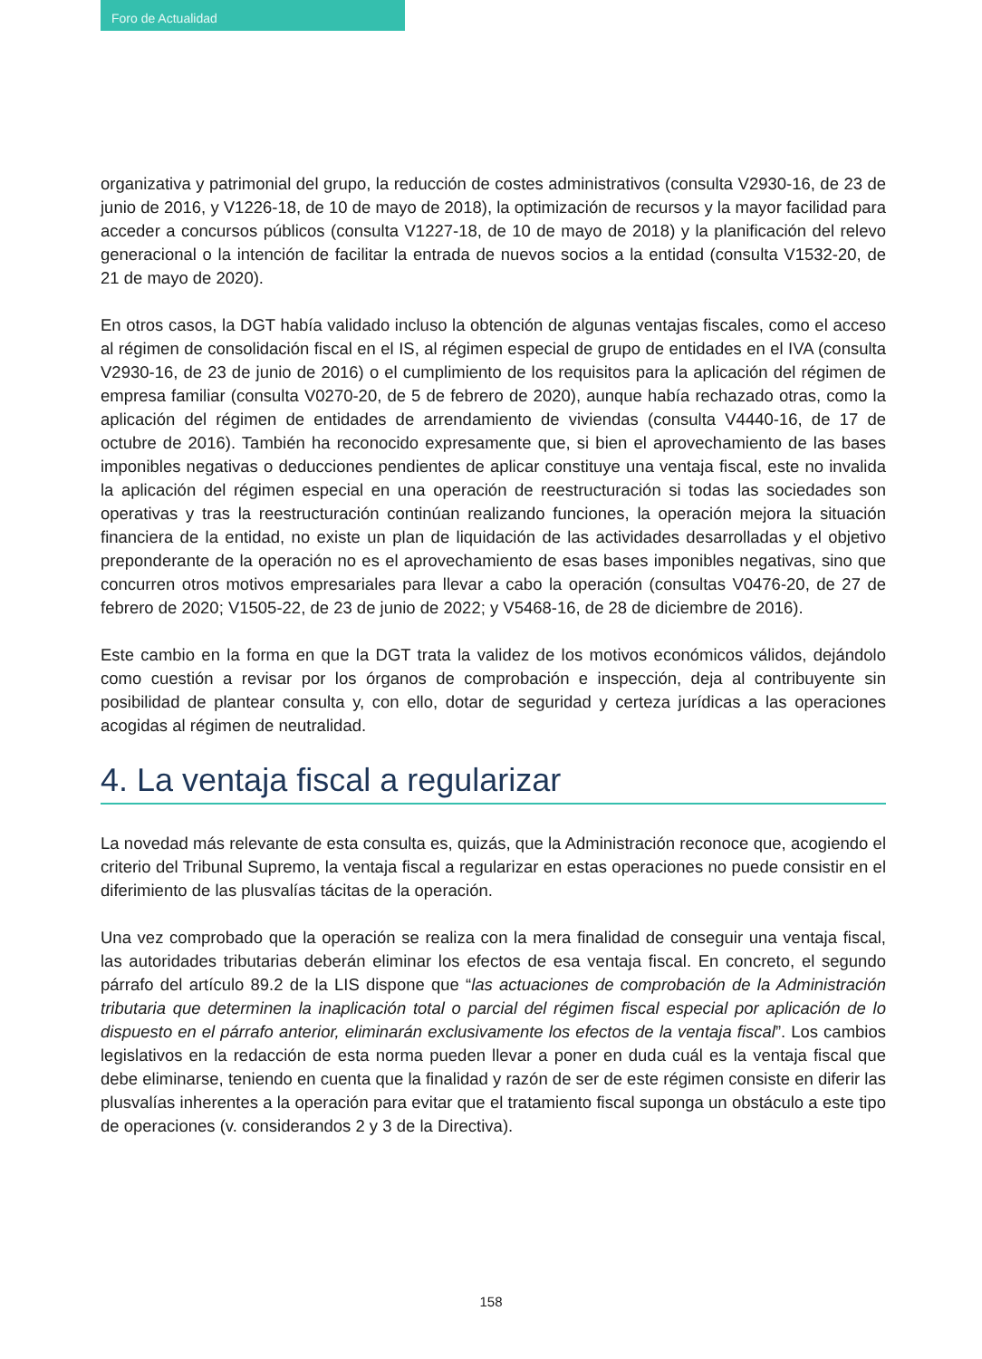Foro de Actualidad
organizativa y patrimonial del grupo, la reducción de costes administrativos (consulta V2930-16, de 23 de junio de 2016, y V1226-18, de 10 de mayo de 2018), la optimización de recursos y la mayor facilidad para acceder a concursos públicos (consulta V1227-18, de 10 de mayo de 2018) y la planificación del relevo generacional o la intención de facilitar la entrada de nuevos socios a la entidad (consulta V1532-20, de 21 de mayo de 2020).
En otros casos, la DGT había validado incluso la obtención de algunas ventajas fiscales, como el acceso al régimen de consolidación fiscal en el IS, al régimen especial de grupo de entidades en el IVA (consulta V2930-16, de 23 de junio de 2016) o el cumplimiento de los requisitos para la aplicación del régimen de empresa familiar (consulta V0270-20, de 5 de febrero de 2020), aunque había rechazado otras, como la aplicación del régimen de entidades de arrendamiento de viviendas (consulta V4440-16, de 17 de octubre de 2016). También ha reconocido expresamente que, si bien el aprovechamiento de las bases imponibles negativas o deducciones pendientes de aplicar constituye una ventaja fiscal, este no invalida la aplicación del régimen especial en una operación de reestructuración si todas las sociedades son operativas y tras la reestructuración continúan realizando funciones, la operación mejora la situación financiera de la entidad, no existe un plan de liquidación de las actividades desarrolladas y el objetivo preponderante de la operación no es el aprovechamiento de esas bases imponibles negativas, sino que concurren otros motivos empresariales para llevar a cabo la operación (consultas V0476-20, de 27 de febrero de 2020; V1505-22, de 23 de junio de 2022; y V5468-16, de 28 de diciembre de 2016).
Este cambio en la forma en que la DGT trata la validez de los motivos económicos válidos, dejándolo como cuestión a revisar por los órganos de comprobación e inspección, deja al contribuyente sin posibilidad de plantear consulta y, con ello, dotar de seguridad y certeza jurídicas a las operaciones acogidas al régimen de neutralidad.
4. La ventaja fiscal a regularizar
La novedad más relevante de esta consulta es, quizás, que la Administración reconoce que, acogiendo el criterio del Tribunal Supremo, la ventaja fiscal a regularizar en estas operaciones no puede consistir en el diferimiento de las plusvalías tácitas de la operación.
Una vez comprobado que la operación se realiza con la mera finalidad de conseguir una ventaja fiscal, las autoridades tributarias deberán eliminar los efectos de esa ventaja fiscal. En concreto, el segundo párrafo del artículo 89.2 de la LIS dispone que “las actuaciones de comprobación de la Administración tributaria que determinen la inaplicación total o parcial del régimen fiscal especial por aplicación de lo dispuesto en el párrafo anterior, eliminarán exclusivamente los efectos de la ventaja fiscal”. Los cambios legislativos en la redacción de esta norma pueden llevar a poner en duda cuál es la ventaja fiscal que debe eliminarse, teniendo en cuenta que la finalidad y razón de ser de este régimen consiste en diferir las plusvalías inherentes a la operación para evitar que el tratamiento fiscal suponga un obstáculo a este tipo de operaciones (v. considerandos 2 y 3 de la Directiva).
158